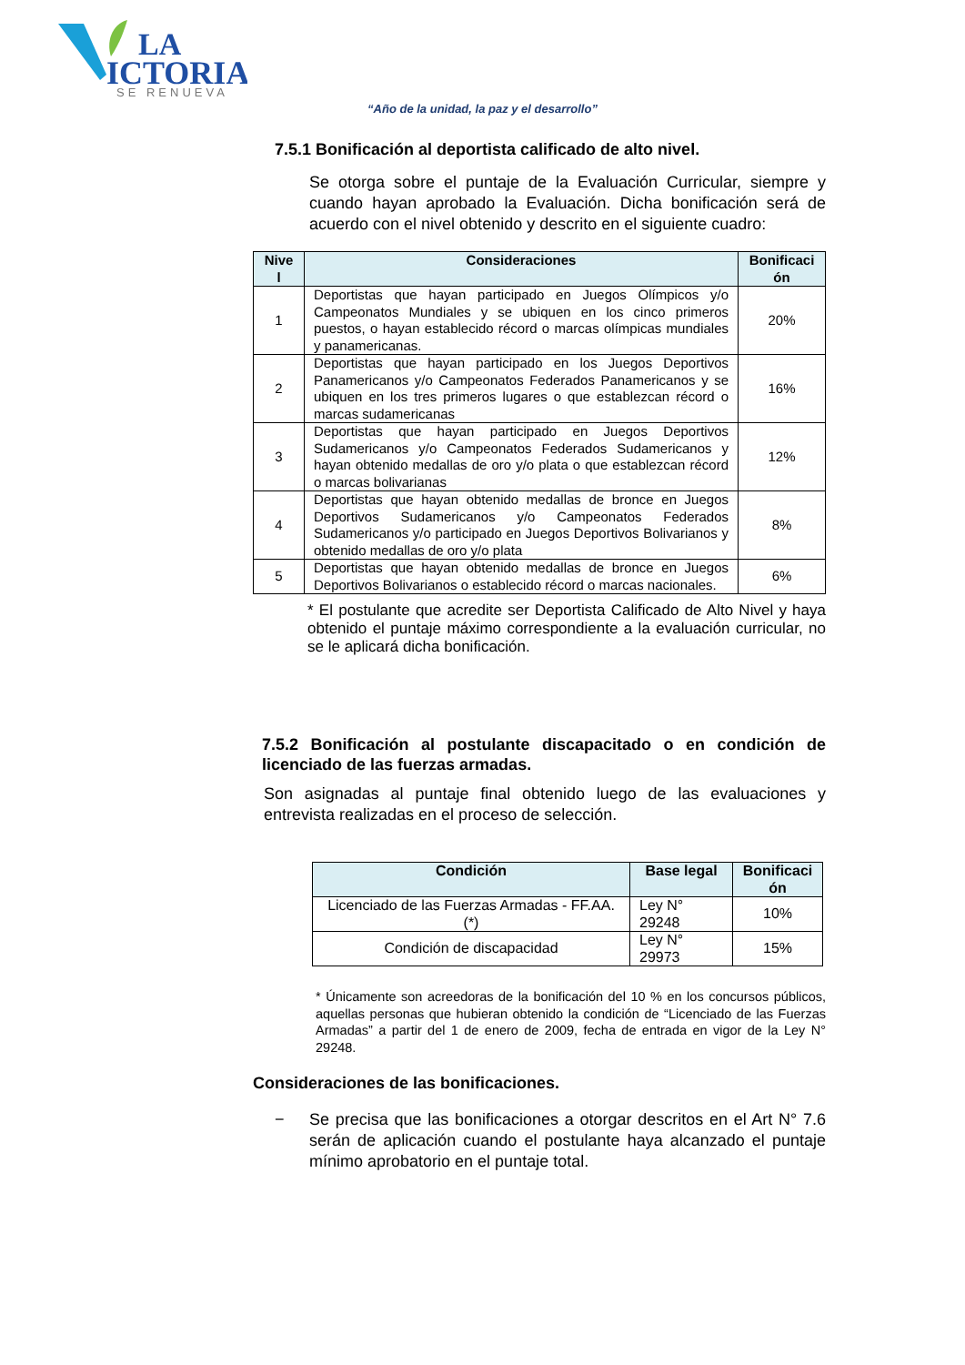LA
ICTORIA
SE RENUEVA
“Año de la unidad, la paz y el desarrollo”
7.5.1 Bonificación al deportista calificado de alto nivel.
Se otorga sobre el puntaje de la Evaluación Curricular, siempre y cuando hayan aprobado la Evaluación. Dicha bonificación será de acuerdo con el nivel obtenido y descrito en el siguiente cuadro:
| Nive l | Consideraciones | Bonificaci ón |
| --- | --- | --- |
| 1 | Deportistas que hayan participado en Juegos Olímpicos y/o Campeonatos Mundiales y se ubiquen en los cinco primeros puestos, o hayan establecido récord o marcas olímpicas mundiales y panamericanas. | 20% |
| 2 | Deportistas que hayan participado en los Juegos Deportivos Panamericanos y/o Campeonatos Federados Panamericanos y se ubiquen en los tres primeros lugares o que establezcan récord o marcas sudamericanas | 16% |
| 3 | Deportistas que hayan participado en Juegos Deportivos Sudamericanos y/o Campeonatos Federados Sudamericanos y hayan obtenido medallas de oro y/o plata o que establezcan récord o marcas bolivarianas | 12% |
| 4 | Deportistas que hayan obtenido medallas de bronce en Juegos Deportivos Sudamericanos y/o Campeonatos Federados Sudamericanos y/o participado en Juegos Deportivos Bolivarianos y obtenido medallas de oro y/o plata | 8% |
| 5 | Deportistas que hayan obtenido medallas de bronce en Juegos Deportivos Bolivarianos o establecido récord o marcas nacionales. | 6% |
* El postulante que acredite ser Deportista Calificado de Alto Nivel y haya obtenido el puntaje máximo correspondiente a la evaluación curricular, no se le aplicará dicha bonificación.
7.5.2 Bonificación al postulante discapacitado o en condición de licenciado de las fuerzas armadas.
Son asignadas al puntaje final obtenido luego de las evaluaciones y entrevista realizadas en el proceso de selección.
| Condición | Base legal | Bonificaci ón |
| --- | --- | --- |
| Licenciado de las Fuerzas Armadas - FF.AA. (*) | Ley N° 29248 | 10% |
| Condición de discapacidad | Ley N° 29973 | 15% |
* Únicamente son acreedoras de la bonificación del 10 % en los concursos públicos, aquellas personas que hubieran obtenido la condición de “Licenciado de las Fuerzas Armadas” a partir del 1 de enero de 2009, fecha de entrada en vigor de la Ley N° 29248.
Consideraciones de las bonificaciones.
−
Se precisa que las bonificaciones a otorgar descritos en el Art N° 7.6 serán de aplicación cuando el postulante haya alcanzado el puntaje mínimo aprobatorio en el puntaje total.